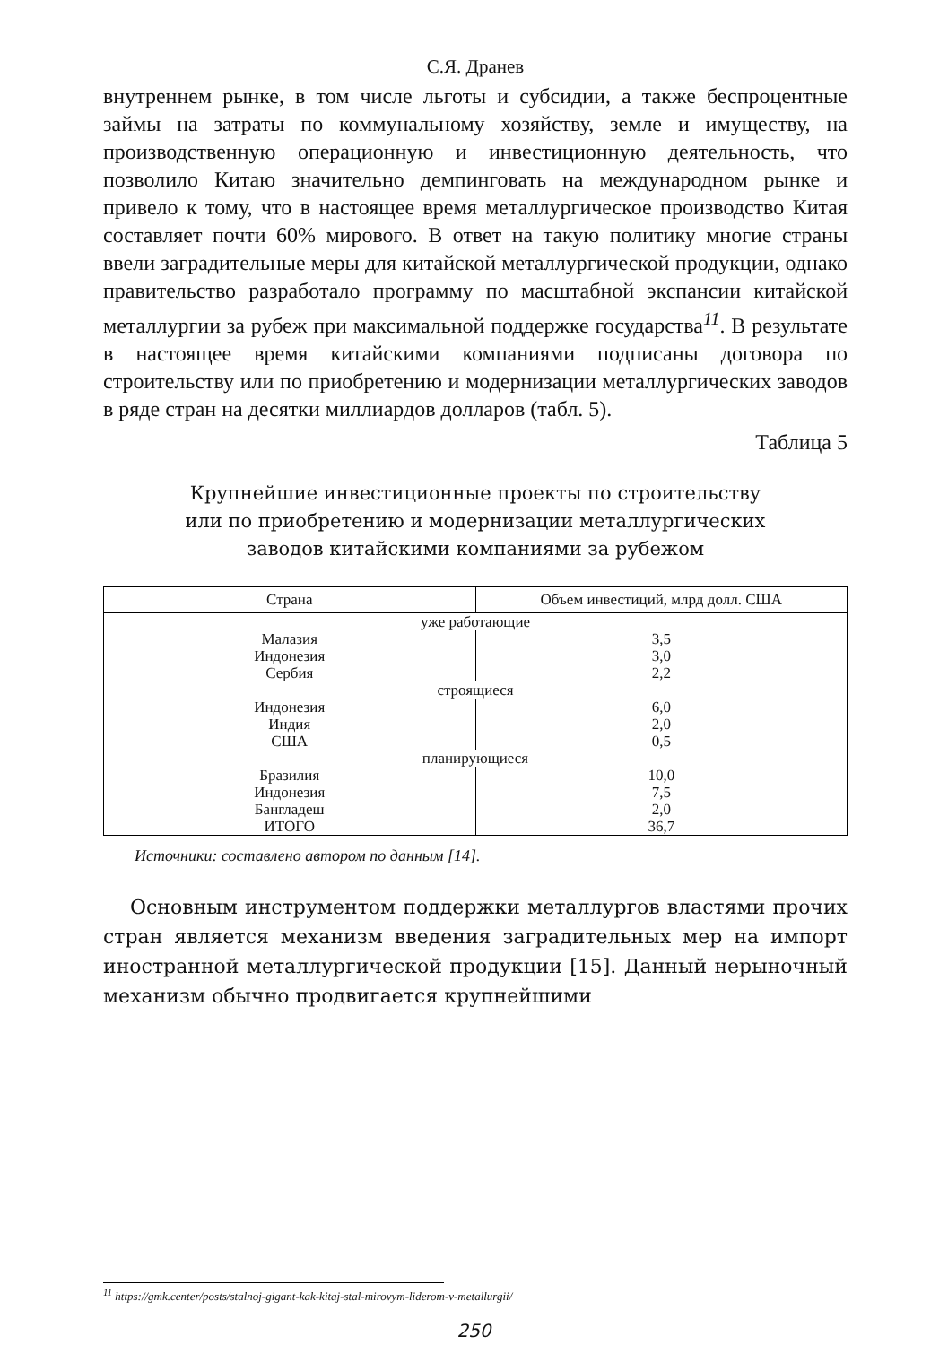С.Я. Дранев
внутреннем рынке, в том числе льготы и субсидии, а также беспроцентные займы на затраты по коммунальному хозяйству, земле и имуществу, на производственную операционную и инвестиционную деятельность, что позволило Китаю значительно демпинговать на международном рынке и привело к тому, что в настоящее время металлургическое производство Китая составляет почти 60% мирового. В ответ на такую политику многие страны ввели заградительные меры для китайской металлургической продукции, однако правительство разработало программу по масштабной экспансии китайской металлургии за рубеж при максимальной поддержке государства<sup>11</sup>. В результате в настоящее время китайскими компаниями подписаны договора по строительству или по приобретению и модернизации металлургических заводов в ряде стран на десятки миллиардов долларов (табл. 5).
Таблица 5
Крупнейшие инвестиционные проекты по строительству
или по приобретению и модернизации металлургических
заводов китайскими компаниями за рубежом
| Страна | Объем инвестиций, млрд долл. США |
| --- | --- |
| уже работающие | |
| Малазия | 3,5 |
| Индонезия | 3,0 |
| Сербия | 2,2 |
| строящиеся | |
| Индонезия | 6,0 |
| Индия | 2,0 |
| США | 0,5 |
| планирующиеся | |
| Бразилия | 10,0 |
| Индонезия | 7,5 |
| Бангладеш | 2,0 |
| ИТОГО | 36,7 |
Источники: составлено автором по данным [14].
Основным инструментом поддержки металлургов властями прочих стран является механизм введения заградительных мер на импорт иностранной металлургической продукции [15]. Данный нерыночный механизм обычно продвигается крупнейшими
<sup>11</sup> https://gmk.center/posts/stalnoj-gigant-kak-kitaj-stal-mirovym-liderom-v-metallurgii/
250